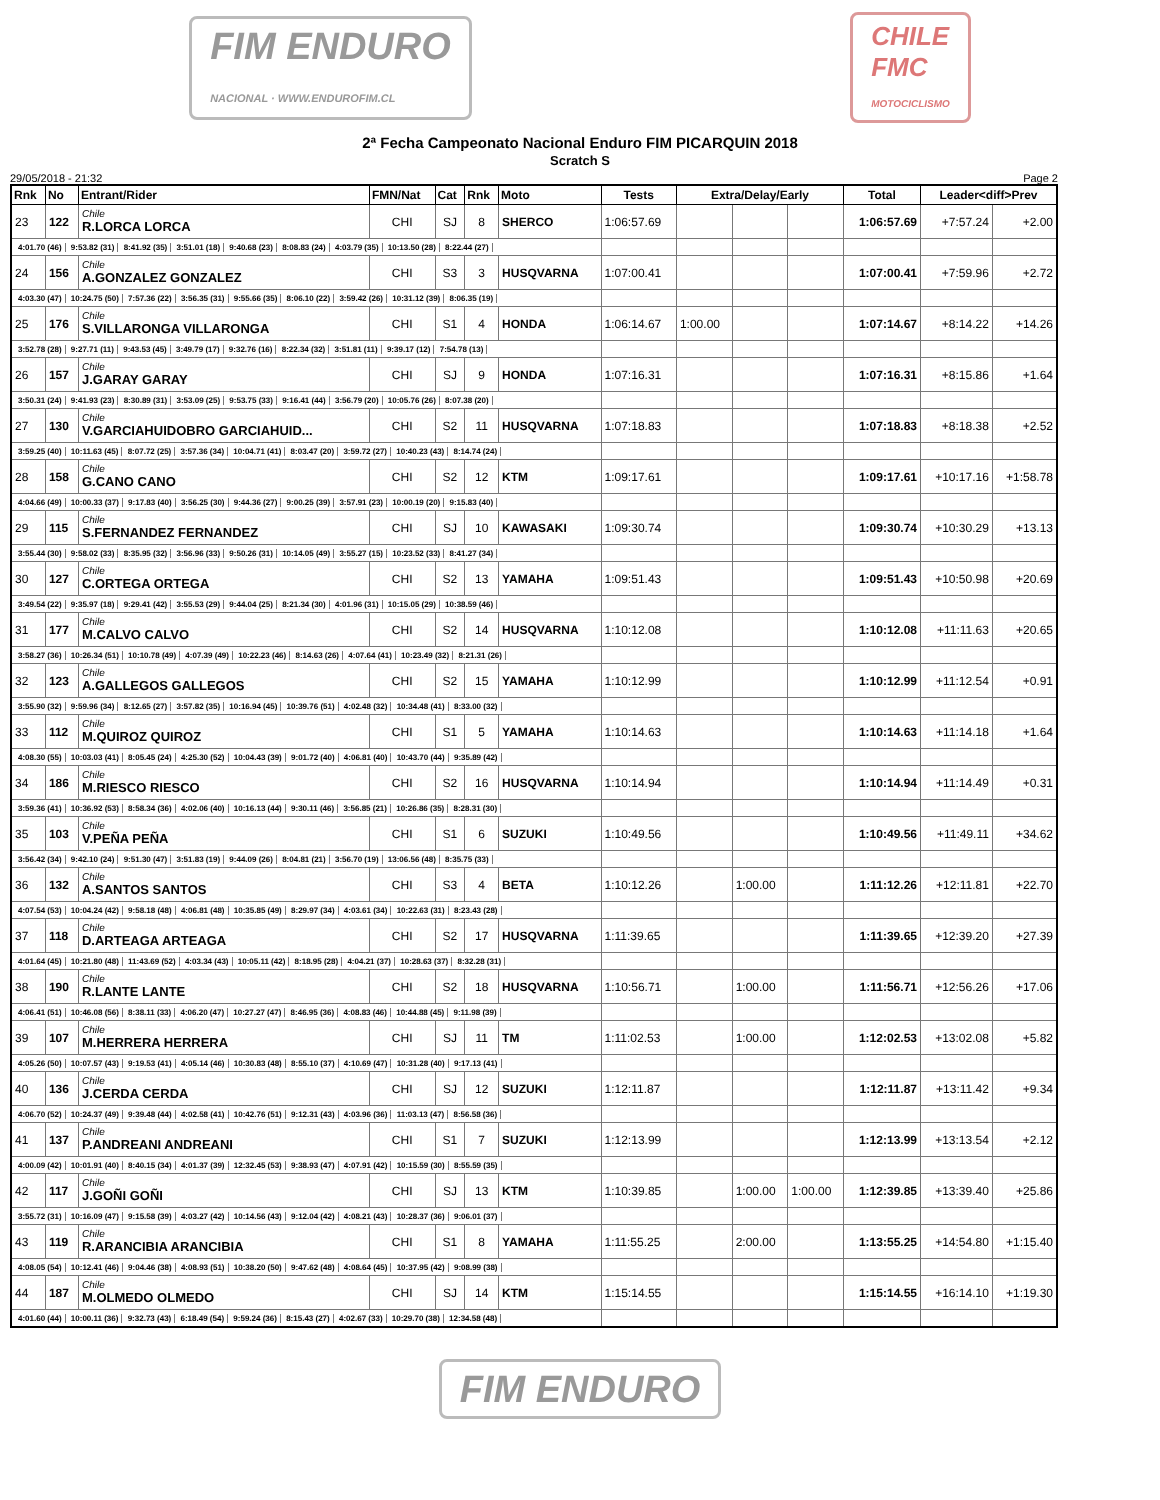FIM ENDURO
NACIONAL · WWW.ENDUROFIM.CL
CHILE
FMC
MOTOCICLISMO
2ª Fecha Campeonato Nacional Enduro FIM PICARQUIN 2018
Scratch S
29/05/2018 - 21:32 Page 2
| Rnk | No | Entrant/Rider | FMN/Nat | Cat | Rnk | Moto | Tests | Extra/Delay/Early | | | Total | Leader<diff>Prev | |
| --- | --- | --- | --- | --- | --- | --- | --- | --- | --- | --- | --- | --- | --- |
| 23 | 122 | Chile R.LORCA LORCA | CHI | SJ | 8 | SHERCO | 1:06:57.69 | | | | 1:06:57.69 | +7:57.24 | +2.00 |
| 4:01.70 (46) 9:53.82 (31) 8:41.92 (35) 3:51.01 (18) 9:40.68 (23) 8:08.83 (24) 4:03.79 (35) 10:13.50 (28) 8:22.44 (27) | | | | | | | | | | | | | |
| 24 | 156 | Chile A.GONZALEZ GONZALEZ | CHI | S3 | 3 | HUSQVARNA | 1:07:00.41 | | | | 1:07:00.41 | +7:59.96 | +2.72 |
| 4:03.30 (47) 10:24.75 (50) 7:57.36 (22) 3:56.35 (31) 9:55.66 (35) 8:06.10 (22) 3:59.42 (26) 10:31.12 (39) 8:06.35 (19) | | | | | | | | | | | | | |
| 25 | 176 | Chile S.VILLARONGA VILLARONGA | CHI | S1 | 4 | HONDA | 1:06:14.67 | 1:00.00 | | | 1:07:14.67 | +8:14.22 | +14.26 |
| 3:52.78 (28) 9:27.71 (11) 9:43.53 (45) 3:49.79 (17) 9:32.76 (16) 8:22.34 (32) 3:51.81 (11) 9:39.17 (12) 7:54.78 (13) | | | | | | | | | | | | | |
| 26 | 157 | Chile J.GARAY GARAY | CHI | SJ | 9 | HONDA | 1:07:16.31 | | | | 1:07:16.31 | +8:15.86 | +1.64 |
| 3:50.31 (24) 9:41.93 (23) 8:30.89 (31) 3:53.09 (25) 9:53.75 (33) 9:16.41 (44) 3:56.79 (20) 10:05.76 (26) 8:07.38 (20) | | | | | | | | | | | | | |
| 27 | 130 | Chile V.GARCIAHUIDOBRO GARCIAHUID... | CHI | S2 | 11 | HUSQVARNA | 1:07:18.83 | | | | 1:07:18.83 | +8:18.38 | +2.52 |
| 3:59.25 (40) 10:11.63 (45) 8:07.72 (25) 3:57.36 (34) 10:04.71 (41) 8:03.47 (20) 3:59.72 (27) 10:40.23 (43) 8:14.74 (24) | | | | | | | | | | | | | |
| 28 | 158 | Chile G.CANO CANO | CHI | S2 | 12 | KTM | 1:09:17.61 | | | | 1:09:17.61 | +10:17.16 | +1:58.78 |
| 4:04.66 (49) 10:00.33 (37) 9:17.83 (40) 3:56.25 (30) 9:44.36 (27) 9:00.25 (39) 3:57.91 (23) 10:00.19 (20) 9:15.83 (40) | | | | | | | | | | | | | |
| 29 | 115 | Chile S.FERNANDEZ FERNANDEZ | CHI | SJ | 10 | KAWASAKI | 1:09:30.74 | | | | 1:09:30.74 | +10:30.29 | +13.13 |
| 3:55.44 (30) 9:58.02 (33) 8:35.95 (32) 3:56.96 (33) 9:50.26 (31) 10:14.05 (49) 3:55.27 (15) 10:23.52 (33) 8:41.27 (34) | | | | | | | | | | | | | |
| 30 | 127 | Chile C.ORTEGA ORTEGA | CHI | S2 | 13 | YAMAHA | 1:09:51.43 | | | | 1:09:51.43 | +10:50.98 | +20.69 |
| 3:49.54 (22) 9:35.97 (18) 9:29.41 (42) 3:55.53 (29) 9:44.04 (25) 8:21.34 (30) 4:01.96 (31) 10:15.05 (29) 10:38.59 (46) | | | | | | | | | | | | | |
| 31 | 177 | Chile M.CALVO CALVO | CHI | S2 | 14 | HUSQVARNA | 1:10:12.08 | | | | 1:10:12.08 | +11:11.63 | +20.65 |
| 3:58.27 (36) 10:26.34 (51) 10:10.78 (49) 4:07.39 (49) 10:22.23 (46) 8:14.63 (26) 4:07.64 (41) 10:23.49 (32) 8:21.31 (26) | | | | | | | | | | | | | |
| 32 | 123 | Chile A.GALLEGOS GALLEGOS | CHI | S2 | 15 | YAMAHA | 1:10:12.99 | | | | 1:10:12.99 | +11:12.54 | +0.91 |
| 3:55.90 (32) 9:59.96 (34) 8:12.65 (27) 3:57.82 (35) 10:16.94 (45) 10:39.76 (51) 4:02.48 (32) 10:34.48 (41) 8:33.00 (32) | | | | | | | | | | | | | |
| 33 | 112 | Chile M.QUIROZ QUIROZ | CHI | S1 | 5 | YAMAHA | 1:10:14.63 | | | | 1:10:14.63 | +11:14.18 | +1.64 |
| 4:08.30 (55) 10:03.03 (41) 8:05.45 (24) 4:25.30 (52) 10:04.43 (39) 9:01.72 (40) 4:06.81 (40) 10:43.70 (44) 9:35.89 (42) | | | | | | | | | | | | | |
| 34 | 186 | Chile M.RIESCO RIESCO | CHI | S2 | 16 | HUSQVARNA | 1:10:14.94 | | | | 1:10:14.94 | +11:14.49 | +0.31 |
| 3:59.36 (41) 10:36.92 (53) 8:58.34 (36) 4:02.06 (40) 10:16.13 (44) 9:30.11 (46) 3:56.85 (21) 10:26.86 (35) 8:28.31 (30) | | | | | | | | | | | | | |
| 35 | 103 | Chile V.PEÑA PEÑA | CHI | S1 | 6 | SUZUKI | 1:10:49.56 | | | | 1:10:49.56 | +11:49.11 | +34.62 |
| 3:56.42 (34) 9:42.10 (24) 9:51.30 (47) 3:51.83 (19) 9:44.09 (26) 8:04.81 (21) 3:56.70 (19) 13:06.56 (48) 8:35.75 (33) | | | | | | | | | | | | | |
| 36 | 132 | Chile A.SANTOS SANTOS | CHI | S3 | 4 | BETA | 1:10:12.26 | | 1:00.00 | | 1:11:12.26 | +12:11.81 | +22.70 |
| 4:07.54 (53) 10:04.24 (42) 9:58.18 (48) 4:06.81 (48) 10:35.85 (49) 8:29.97 (34) 4:03.61 (34) 10:22.63 (31) 8:23.43 (28) | | | | | | | | | | | | | |
| 37 | 118 | Chile D.ARTEAGA ARTEAGA | CHI | S2 | 17 | HUSQVARNA | 1:11:39.65 | | | | 1:11:39.65 | +12:39.20 | +27.39 |
| 4:01.64 (45) 10:21.80 (48) 11:43.69 (52) 4:03.34 (43) 10:05.11 (42) 8:18.95 (28) 4:04.21 (37) 10:28.63 (37) 8:32.28 (31) | | | | | | | | | | | | | |
| 38 | 190 | Chile R.LANTE LANTE | CHI | S2 | 18 | HUSQVARNA | 1:10:56.71 | | 1:00.00 | | 1:11:56.71 | +12:56.26 | +17.06 |
| 4:06.41 (51) 10:46.08 (56) 8:38.11 (33) 4:06.20 (47) 10:27.27 (47) 8:46.95 (36) 4:08.83 (46) 10:44.88 (45) 9:11.98 (39) | | | | | | | | | | | | | |
| 39 | 107 | Chile M.HERRERA HERRERA | CHI | SJ | 11 | TM | 1:11:02.53 | | 1:00.00 | | 1:12:02.53 | +13:02.08 | +5.82 |
| 4:05.26 (50) 10:07.57 (43) 9:19.53 (41) 4:05.14 (46) 10:30.83 (48) 8:55.10 (37) 4:10.69 (47) 10:31.28 (40) 9:17.13 (41) | | | | | | | | | | | | | |
| 40 | 136 | Chile J.CERDA CERDA | CHI | SJ | 12 | SUZUKI | 1:12:11.87 | | | | 1:12:11.87 | +13:11.42 | +9.34 |
| 4:06.70 (52) 10:24.37 (49) 9:39.48 (44) 4:02.58 (41) 10:42.76 (51) 9:12.31 (43) 4:03.96 (36) 11:03.13 (47) 8:56.58 (36) | | | | | | | | | | | | | |
| 41 | 137 | Chile P.ANDREANI ANDREANI | CHI | S1 | 7 | SUZUKI | 1:12:13.99 | | | | 1:12:13.99 | +13:13.54 | +2.12 |
| 4:00.09 (42) 10:01.91 (40) 8:40.15 (34) 4:01.37 (39) 12:32.45 (53) 9:38.93 (47) 4:07.91 (42) 10:15.59 (30) 8:55.59 (35) | | | | | | | | | | | | | |
| 42 | 117 | Chile J.GOÑI GOÑI | CHI | SJ | 13 | KTM | 1:10:39.85 | | 1:00.00 | 1:00.00 | 1:12:39.85 | +13:39.40 | +25.86 |
| 3:55.72 (31) 10:16.09 (47) 9:15.58 (39) 4:03.27 (42) 10:14.56 (43) 9:12.04 (42) 4:08.21 (43) 10:28.37 (36) 9:06.01 (37) | | | | | | | | | | | | | |
| 43 | 119 | Chile R.ARANCIBIA ARANCIBIA | CHI | S1 | 8 | YAMAHA | 1:11:55.25 | | 2:00.00 | | 1:13:55.25 | +14:54.80 | +1:15.40 |
| 4:08.05 (54) 10:12.41 (46) 9:04.46 (38) 4:08.93 (51) 10:38.20 (50) 9:47.62 (48) 4:08.64 (45) 10:37.95 (42) 9:08.99 (38) | | | | | | | | | | | | | |
| 44 | 187 | Chile M.OLMEDO OLMEDO | CHI | SJ | 14 | KTM | 1:15:14.55 | | | | 1:15:14.55 | +16:14.10 | +1:19.30 |
| 4:01.60 (44) 10:00.11 (36) 9:32.73 (43) 6:18.49 (54) 9:59.24 (36) 8:15.43 (27) 4:02.67 (33) 10:29.70 (38) 12:34.58 (48) | | | | | | | | | | | | | |
FIM ENDURO